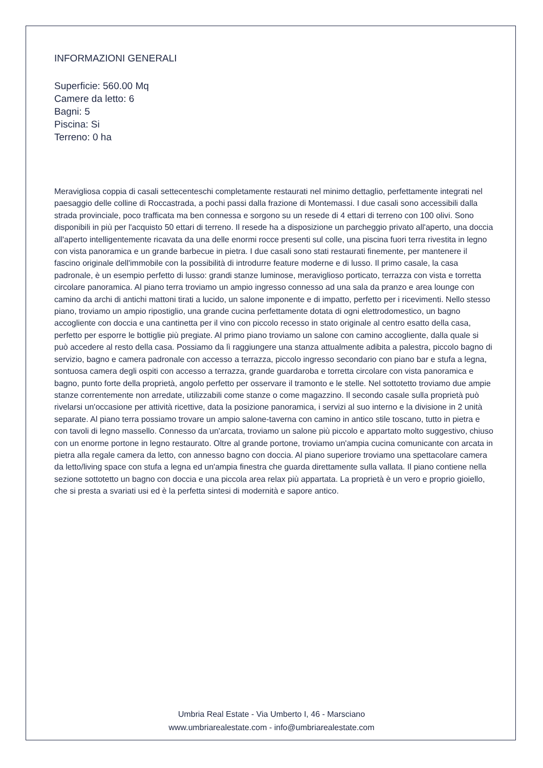INFORMAZIONI GENERALI
Superficie: 560.00 Mq
Camere da letto: 6
Bagni: 5
Piscina: Si
Terreno: 0 ha
Meravigliosa coppia di casali settecenteschi completamente restaurati nel minimo dettaglio, perfettamente integrati nel paesaggio delle colline di Roccastrada, a pochi passi dalla frazione di Montemassi. I due casali sono accessibili dalla strada provinciale, poco trafficata ma ben connessa e sorgono su un resede di 4 ettari di terreno con 100 olivi. Sono disponibili in più per l'acquisto 50 ettari di terreno. Il resede ha a disposizione un parcheggio privato all'aperto, una doccia all'aperto intelligentemente ricavata da una delle enormi rocce presenti sul colle, una piscina fuori terra rivestita in legno con vista panoramica e un grande barbecue in pietra. I due casali sono stati restaurati finemente, per mantenere il fascino originale dell'immobile con la possibilità di introdurre feature moderne e di lusso. Il primo casale, la casa padronale, è un esempio perfetto di lusso: grandi stanze luminose, meraviglioso porticato, terrazza con vista e torretta circolare panoramica. Al piano terra troviamo un ampio ingresso connesso ad una sala da pranzo e area lounge con camino da archi di antichi mattoni tirati a lucido, un salone imponente e di impatto, perfetto per i ricevimenti. Nello stesso piano, troviamo un ampio ripostiglio, una grande cucina perfettamente dotata di ogni elettrodomestico, un bagno accogliente con doccia e una cantinetta per il vino con piccolo recesso in stato originale al centro esatto della casa, perfetto per esporre le bottiglie più pregiate. Al primo piano troviamo un salone con camino accogliente, dalla quale si può accedere al resto della casa. Possiamo da lì raggiungere una stanza attualmente adibita a palestra, piccolo bagno di servizio, bagno e camera padronale con accesso a terrazza, piccolo ingresso secondario con piano bar e stufa a legna, sontuosa camera degli ospiti con accesso a terrazza, grande guardaroba e torretta circolare con vista panoramica e bagno, punto forte della proprietà, angolo perfetto per osservare il tramonto e le stelle. Nel sottotetto troviamo due ampie stanze correntemente non arredate, utilizzabili come stanze o come magazzino. Il secondo casale sulla proprietà può rivelarsi un'occasione per attività ricettive, data la posizione panoramica, i servizi al suo interno e la divisione in 2 unità separate. Al piano terra possiamo trovare un ampio salone-taverna con camino in antico stile toscano, tutto in pietra e con tavoli di legno massello. Connesso da un'arcata, troviamo un salone più piccolo e appartato molto suggestivo, chiuso con un enorme portone in legno restaurato. Oltre al grande portone, troviamo un'ampia cucina comunicante con arcata in pietra alla regale camera da letto, con annesso bagno con doccia. Al piano superiore troviamo una spettacolare camera da letto/living space con stufa a legna ed un'ampia finestra che guarda direttamente sulla vallata. Il piano contiene nella sezione sottotetto un bagno con doccia e una piccola area relax più appartata. La proprietà è un vero e proprio gioiello, che si presta a svariati usi ed è la perfetta sintesi di modernità e sapore antico.
Umbria Real Estate - Via Umberto I, 46 - Marsciano
www.umbriarealestate.com - info@umbriarealestate.com